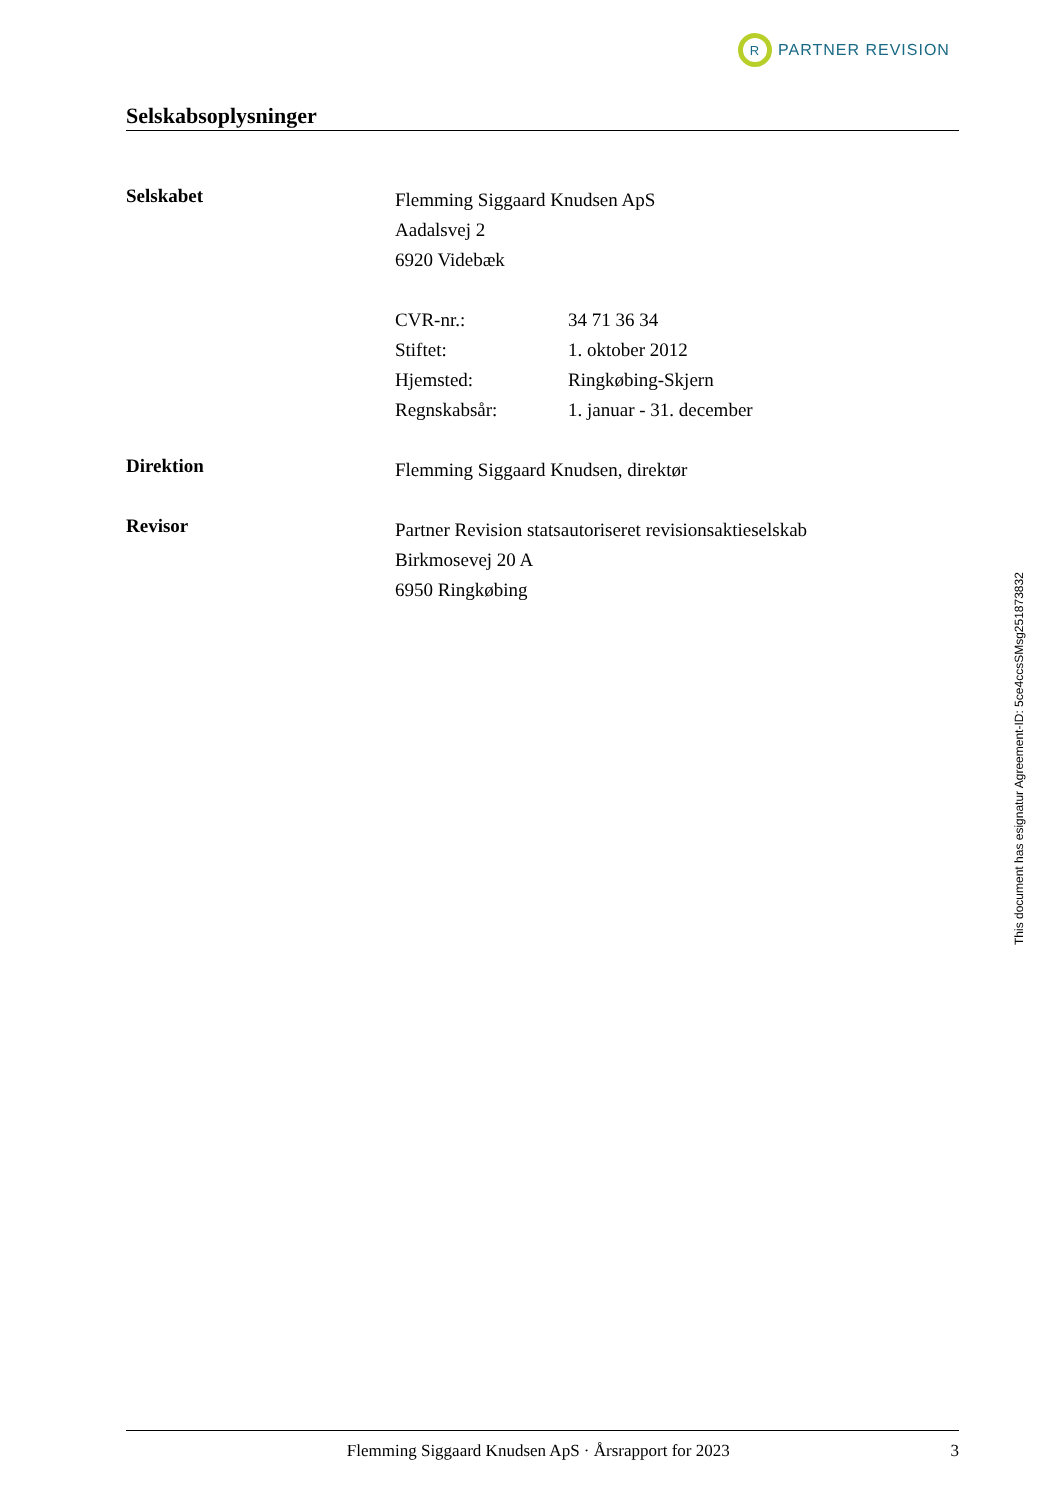R
PARTNER REVISION
Selskabsoplysninger
Selskabet
Flemming Siggaard Knudsen ApS
Aadalsvej 2
6920 Videbæk
CVR-nr.: 34 71 36 34
Stiftet: 1. oktober 2012
Hjemsted: Ringkøbing-Skjern
Regnskabsår: 1. januar - 31. december
Direktion
Flemming Siggaard Knudsen, direktør
Revisor
Partner Revision statsautoriseret revisionsaktieselskab
Birkmosevej 20 A
6950 Ringkøbing
This document has esignatur Agreement-ID: 5ce4ccsSMsg251873832
Flemming Siggaard Knudsen ApS · Årsrapport for 2023
3